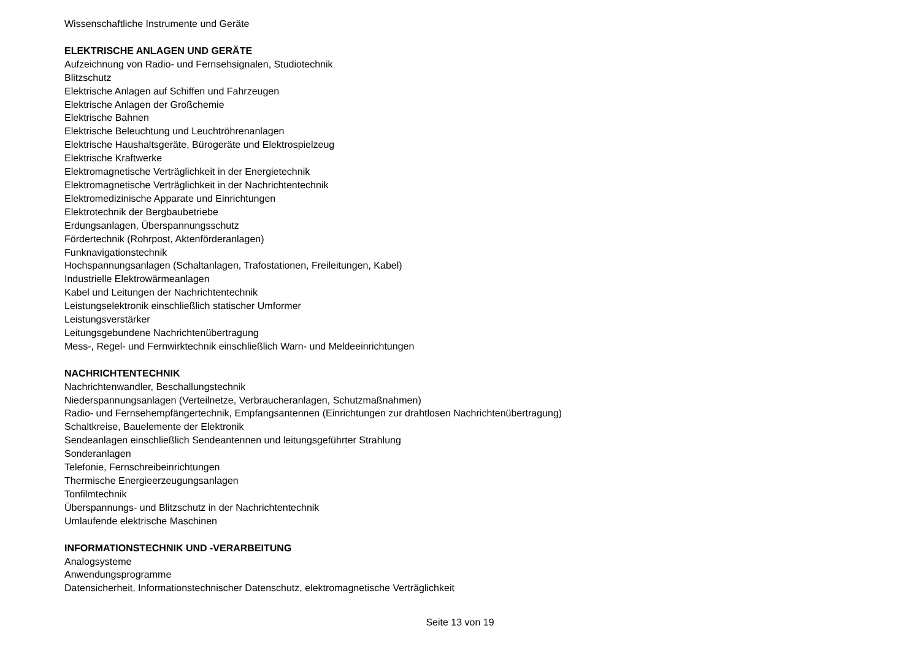Wissenschaftliche Instrumente und Geräte
ELEKTRISCHE ANLAGEN UND GERÄTE
Aufzeichnung von Radio- und Fernsehsignalen, Studiotechnik
Blitzschutz
Elektrische Anlagen auf Schiffen und Fahrzeugen
Elektrische Anlagen der Großchemie
Elektrische Bahnen
Elektrische Beleuchtung und Leuchtröhrenanlagen
Elektrische Haushaltsgeräte, Bürogeräte und Elektrospielzeug
Elektrische Kraftwerke
Elektromagnetische Verträglichkeit in der Energietechnik
Elektromagnetische Verträglichkeit in der Nachrichtentechnik
Elektromedizinische Apparate und Einrichtungen
Elektrotechnik der Bergbaubetriebe
Erdungsanlagen, Überspannungsschutz
Fördertechnik (Rohrpost, Aktenförderanlagen)
Funknavigationstechnik
Hochspannungsanlagen (Schaltanlagen, Trafostationen, Freileitungen, Kabel)
Industrielle Elektrowärmeanlagen
Kabel und Leitungen der Nachrichtentechnik
Leistungselektronik einschließlich statischer Umformer
Leistungsverstärker
Leitungsgebundene Nachrichtenübertragung
Mess-, Regel- und Fernwirktechnik einschließlich Warn- und Meldeeinrichtungen
NACHRICHTENTECHNIK
Nachrichtenwandler, Beschallungstechnik
Niederspannungsanlagen (Verteilnetze, Verbraucheranlagen, Schutzmaßnahmen)
Radio- und Fernsehempfängertechnik, Empfangsantennen (Einrichtungen zur drahtlosen Nachrichtenübertragung)
Schaltkreise, Bauelemente der Elektronik
Sendeanlagen einschließlich Sendeantennen und leitungsgeführter Strahlung
Sonderanlagen
Telefonie, Fernschreibeinrichtungen
Thermische Energieerzeugungsanlagen
Tonfilmtechnik
Überspannungs- und Blitzschutz in der Nachrichtentechnik
Umlaufende elektrische Maschinen
INFORMATIONSTECHNIK UND -VERARBEITUNG
Analogsysteme
Anwendungsprogramme
Datensicherheit, Informationstechnischer Datenschutz, elektromagnetische Verträglichkeit
Seite 13 von 19